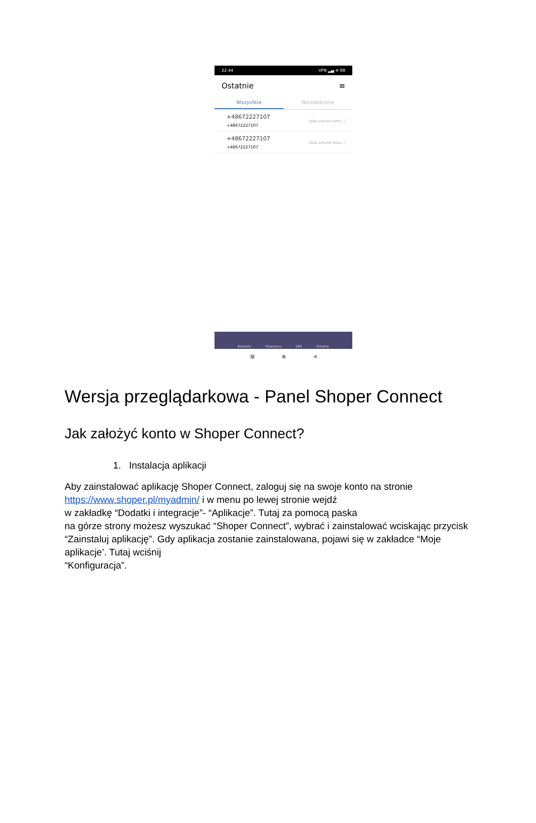22:44 VPN ▂▄ ≋ 88
Ostatnie ≡
Wszystkie Nieodebrane
+48672227107
+48672227107
kilka sekund temu ⓘ
+48672227107
+48672227107
kilka sekund temu ⓘ
Kontakty Klawiatura SMS Ostatnie
■ ● ◀
Wersja przeglądarkowa - Panel Shoper Connect
Jak założyć konto w Shoper Connect?
1. Instalacja aplikacji
Aby zainstalować aplikację Shoper Connect, zaloguj się na swoje konto na stronie
https://www.shoper.pl/myadmin/ i w menu po lewej stronie wejdź
w zakładkę “Dodatki i integracje”- “Aplikacje”. Tutaj za pomocą paska
na górze strony możesz wyszukać “Shoper Connect”, wybrać i zainstalować wciskając przycisk “Zainstaluj aplikację”. Gdy aplikacja zostanie zainstalowana, pojawi się w zakładce “Moje aplikacje’. Tutaj wciśnij
“Konfiguracja”.